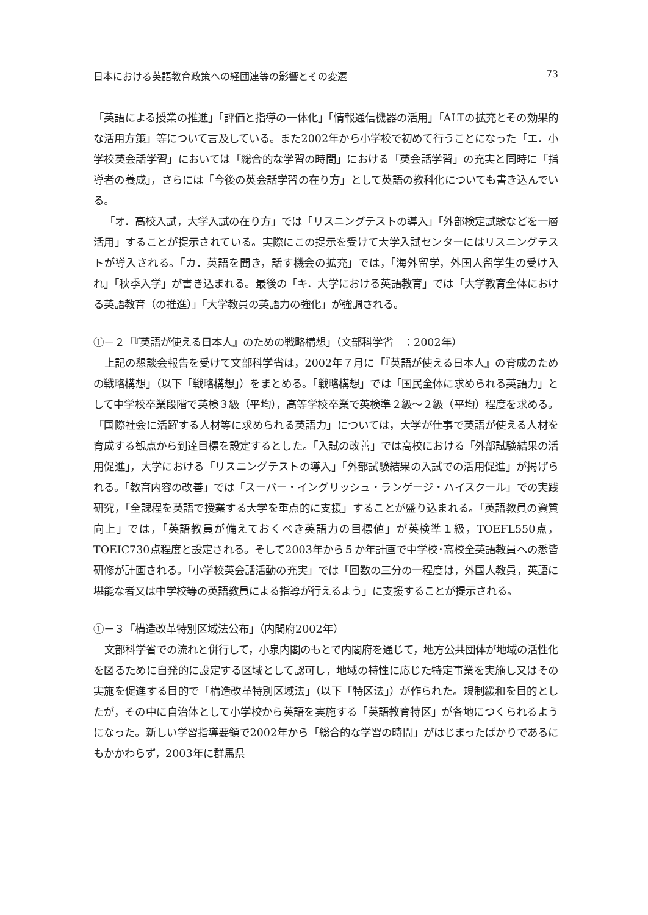日本における英語教育政策への経団連等の影響とその変遷 73
「英語による授業の推進」「評価と指導の一体化」「情報通信機器の活用」「ALTの拡充とその効果的な活用方策」等について言及している。また2002年から小学校で初めて行うことになった「エ．小学校英会話学習」においては「総合的な学習の時間」における「英会話学習」の充実と同時に「指導者の養成」，さらには「今後の英会話学習の在り方」として英語の教科化についても書き込んでいる。
「オ．高校入試，大学入試の在り方」では「リスニングテストの導入」「外部検定試験などを一層活用」することが提示されている。実際にこの提示を受けて大学入試センターにはリスニングテストが導入される。「カ．英語を聞き，話す機会の拡充」では，「海外留学，外国人留学生の受け入れ」「秋季入学」が書き込まれる。最後の「キ．大学における英語教育」では「大学教育全体における英語教育（の推進）」「大学教員の英語力の強化」が強調される。
①－２「『英語が使える日本人』のための戦略構想」（文部科学省　：2002年）
上記の懇談会報告を受けて文部科学省は，2002年７月に「『英語が使える日本人』の育成のための戦略構想」（以下「戦略構想」）をまとめる。「戦略構想」では「国民全体に求められる英語力」として中学校卒業段階で英検３級（平均），高等学校卒業で英検準２級～２級（平均）程度を求める。「国際社会に活躍する人材等に求められる英語力」については，大学が仕事で英語が使える人材を育成する観点から到達目標を設定するとした。「入試の改善」では高校における「外部試験結果の活用促進」，大学における「リスニングテストの導入」「外部試験結果の入試での活用促進」が掲げられる。「教育内容の改善」では「スーパー・イングリッシュ・ランゲージ・ハイスクール」での実践研究，「全課程を英語で授業する大学を重点的に支援」することが盛り込まれる。「英語教員の資質向上」では，「英語教員が備えておくべき英語力の目標値」が英検準１級，TOEFL550点，TOEIC730点程度と設定される。そして2003年から５か年計画で中学校･高校全英語教員への悉皆研修が計画される。「小学校英会話活動の充実」では「回数の三分の一程度は，外国人教員，英語に堪能な者又は中学校等の英語教員による指導が行えるよう」に支援することが提示される。
①－３「構造改革特別区域法公布」（内閣府2002年）
文部科学省での流れと併行して，小泉内閣のもとで内閣府を通じて，地方公共団体が地域の活性化を図るために自発的に設定する区域として認可し，地域の特性に応じた特定事業を実施し又はその実施を促進する目的で「構造改革特別区域法」（以下「特区法」）が作られた。規制緩和を目的としたが，その中に自治体として小学校から英語を実施する「英語教育特区」が各地につくられるようになった。新しい学習指導要領で2002年から「総合的な学習の時間」がはじまったばかりであるにもかかわらず，2003年に群馬県